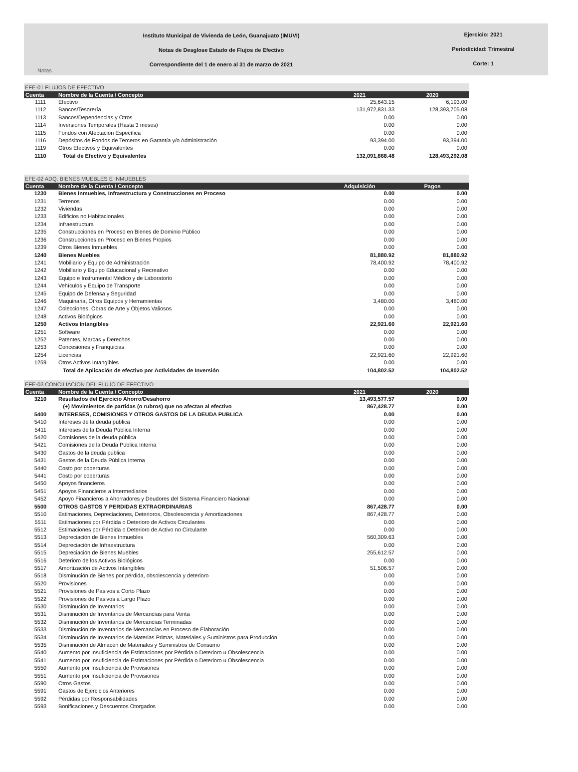Instituto Municipal de Vivienda de León, Guanajuato (IMUVI)
Notas de Desglose Estado de Flujos de Efectivo
Correspondiente del 1 de enero al 31 de marzo de 2021
Ejercicio: 2021
Periodicidad: Trimestral
Corte: 1
Notas
EFE-01 FLUJOS DE EFECTIVO
| Cuenta | Nombre de la Cuenta / Concepto | 2021 | 2020 |
| --- | --- | --- | --- |
| 1111 | Efectivo | 25,643.15 | 6,193.00 |
| 1112 | Bancos/Tesorería | 131,972,831.33 | 128,393,705.08 |
| 1113 | Bancos/Dependencias y Otros | 0.00 | 0.00 |
| 1114 | Inversiones Temporales (Hasta 3 meses) | 0.00 | 0.00 |
| 1115 | Fondos con Afectación Específica | 0.00 | 0.00 |
| 1116 | Depósitos de Fondos de Terceros en Garantía y/o Administración | 93,394.00 | 93,394.00 |
| 1119 | Otros Efectivos y Equivalentes | 0.00 | 0.00 |
| 1110 | Total de Efectivo y Equivalentes | 132,091,868.48 | 128,493,292.08 |
EFE-02 ADQ. BIENES MUEBLES E INMUEBLES
| Cuenta | Nombre de la Cuenta / Concepto | Adquisición | Pagos |
| --- | --- | --- | --- |
| 1230 | Bienes Inmuebles, Infraestructura y Construcciones en Proceso | 0.00 | 0.00 |
| 1231 | Terrenos | 0.00 | 0.00 |
| 1232 | Viviendas | 0.00 | 0.00 |
| 1233 | Edificios no Habitacionales | 0.00 | 0.00 |
| 1234 | Infraestructura | 0.00 | 0.00 |
| 1235 | Construcciones en Proceso en Bienes de Dominio Público | 0.00 | 0.00 |
| 1236 | Construcciones en Proceso en Bienes Propios | 0.00 | 0.00 |
| 1239 | Otros Bienes Inmuebles | 0.00 | 0.00 |
| 1240 | Bienes Muebles | 81,880.92 | 81,880.92 |
| 1241 | Mobiliario y Equipo de Administración | 78,400.92 | 78,400.92 |
| 1242 | Mobiliario y Equipo Educacional y Recreativo | 0.00 | 0.00 |
| 1243 | Equipo e Instrumental Médico y de Laboratorio | 0.00 | 0.00 |
| 1244 | Vehículos y Equipo de Transporte | 0.00 | 0.00 |
| 1245 | Equipo de Defensa y Seguridad | 0.00 | 0.00 |
| 1246 | Maquinaria, Otros Equipos y Herramientas | 3,480.00 | 3,480.00 |
| 1247 | Colecciones, Obras de Arte y Objetos Valiosos | 0.00 | 0.00 |
| 1248 | Activos Biológicos | 0.00 | 0.00 |
| 1250 | Activos Intangibles | 22,921.60 | 22,921.60 |
| 1251 | Software | 0.00 | 0.00 |
| 1252 | Patentes, Marcas y Derechos | 0.00 | 0.00 |
| 1253 | Concesiones y Franquicias | 0.00 | 0.00 |
| 1254 | Licencias | 22,921.60 | 22,921.60 |
| 1259 | Otros Activos Intangibles | 0.00 | 0.00 |
| | Total de Aplicación de efectivo por Actividades de Inversión | 104,802.52 | 104,802.52 |
EFE-03 CONCILIACION DEL FLUJO DE EFECTIVO
| Cuenta | Nombre de la Cuenta / Concepto | 2021 | 2020 |
| --- | --- | --- | --- |
| 3210 | Resultados del Ejercicio Ahorro/Desahorro | 13,493,577.57 | 0.00 |
| | (+) Movimientos de partidas (o rubros) que no afectan al efectivo | 867,428.77 | 0.00 |
| 5400 | INTERESES, COMISIONES Y OTROS GASTOS DE LA DEUDA PUBLICA | 0.00 | 0.00 |
| 5410 | Intereses de la deuda pública | 0.00 | 0.00 |
| 5411 | Intereses de la Deuda Pública Interna | 0.00 | 0.00 |
| 5420 | Comisiones de la deuda pública | 0.00 | 0.00 |
| 5421 | Comisiones de la Deuda Pública Interna | 0.00 | 0.00 |
| 5430 | Gastos de la deuda pública | 0.00 | 0.00 |
| 5431 | Gastos de la Deuda Pública Interna | 0.00 | 0.00 |
| 5440 | Costo por coberturas | 0.00 | 0.00 |
| 5441 | Costo por coberturas | 0.00 | 0.00 |
| 5450 | Apoyos financieros | 0.00 | 0.00 |
| 5451 | Apoyos Financieros a Intermediarios | 0.00 | 0.00 |
| 5452 | Apoyo Financieros a Ahorradores y Deudores del Sistema Financiero Nacional | 0.00 | 0.00 |
| 5500 | OTROS GASTOS Y PERDIDAS EXTRAORDINARIAS | 867,428.77 | 0.00 |
| 5510 | Estimaciones, Depreciaciones, Deterioros, Obsolescencia y Amortizaciones | 867,428.77 | 0.00 |
| 5511 | Estimaciones por Pérdida o Deterioro de Activos Circulantes | 0.00 | 0.00 |
| 5512 | Estimaciones por Pérdida o Deterioro de Activo no Circulante | 0.00 | 0.00 |
| 5513 | Depreciación de Bienes Inmuebles | 560,309.63 | 0.00 |
| 5514 | Depreciación de Infraestructura | 0.00 | 0.00 |
| 5515 | Depreciación de Bienes Muebles | 255,612.57 | 0.00 |
| 5516 | Deterioro de los Activos Biológicos | 0.00 | 0.00 |
| 5517 | Amortización de Activos Intangibles | 51,506.57 | 0.00 |
| 5518 | Disminución de Bienes por pérdida, obsolescencia y deterioro | 0.00 | 0.00 |
| 5520 | Provisiones | 0.00 | 0.00 |
| 5521 | Provisiones de Pasivos a Corto Plazo | 0.00 | 0.00 |
| 5522 | Provisiones de Pasivos a Largo Plazo | 0.00 | 0.00 |
| 5530 | Disminución de Inventarios | 0.00 | 0.00 |
| 5531 | Disminución de Inventarios de Mercancías para Venta | 0.00 | 0.00 |
| 5532 | Disminución de Inventarios de Mercancías Terminadas | 0.00 | 0.00 |
| 5533 | Disminución de Inventarios de Mercancías en Proceso de Elaboración | 0.00 | 0.00 |
| 5534 | Disminución de Inventarios de Materias Primas, Materiales y Suministros para Producción | 0.00 | 0.00 |
| 5535 | Disminución de Almacén de Materiales y Suministros de Consumo | 0.00 | 0.00 |
| 5540 | Aumento por Insuficiencia de Estimaciones por Pérdida o Deterioro u Obsolescencia | 0.00 | 0.00 |
| 5541 | Aumento por Insuficiencia de Estimaciones por Pérdida o Deterioro u Obsolescencia | 0.00 | 0.00 |
| 5550 | Aumento por Insuficiencia de Provisiones | 0.00 | 0.00 |
| 5551 | Aumento por Insuficiencia de Provisiones | 0.00 | 0.00 |
| 5590 | Otros Gastos | 0.00 | 0.00 |
| 5591 | Gastos de Ejercicios Anteriores | 0.00 | 0.00 |
| 5592 | Pérdidas por Responsabilidades | 0.00 | 0.00 |
| 5593 | Bonificaciones y Descuentos Otorgados | 0.00 | 0.00 |